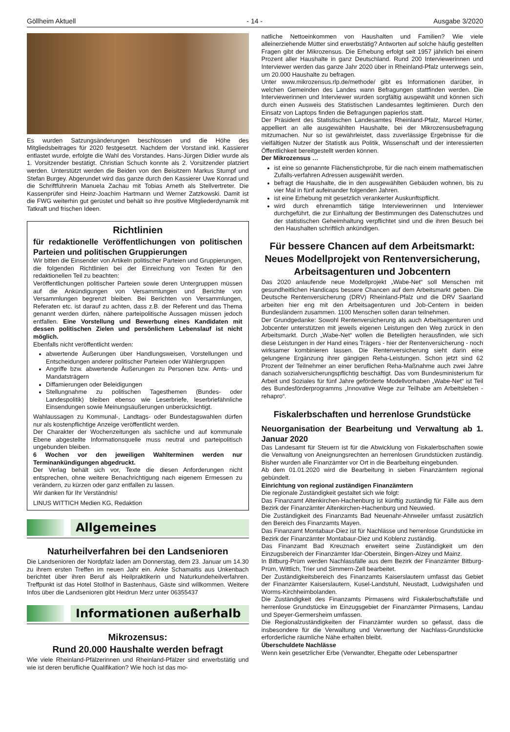Göllheim Aktuell - 14 - Ausgabe 3/2020
Es wurden Satzungsänderungen beschlossen und die Höhe des Mitgliedsbeitrages für 2020 festgesetzt. Nachdem der Vorstand inkl. Kassierer entlastet wurde, erfolgte die Wahl des Vorstandes. Hans-Jürgen Didier wurde als 1. Vorsitzender bestätigt. Christian Schuch konnte als 2. Vorsitzender platziert werden. Unterstützt werden die Beiden von den Beisitzern Markus Stumpf und Stefan Burgey. Abgerundet wird das ganze durch den Kassierer Uwe Konrad und die Schriftführerin Manuela Zachau mit Tobias Arneth als Stellvertreter. Die Kassenprüfer sind Heinz-Joachim Hartmann und Werner Zatzkowski. Damit ist die FWG weiterhin gut gerüstet und behält so ihre positive Mitgliederdynamik mit Tatkraft und frischen Ideen.
Richtlinien
für redaktionelle Veröffentlichungen von politischen Parteien und politischen Gruppierungen
Wir bitten die Einsender von Artikeln politischer Parteien und Gruppierungen, die folgenden Richtlinien bei der Einreichung von Texten für den redaktionellen Teil zu beachten:
Veröffentlichungen politischer Parteien sowie deren Untergruppen müssen auf die Ankündigungen von Versammlungen und Berichte von Versammlungen begrenzt bleiben. Bei Berichten von Versammlungen, Referaten etc. ist darauf zu achten, dass z.B. der Referent und das Thema genannt werden dürfen, nähere parteipolitische Aussagen müssen jedoch entfallen. Eine Vorstellung und Bewerbung eines Kandidaten mit dessen politischen Zielen und persönlichem Lebenslauf ist nicht möglich.
Ebenfalls nicht veröffentlicht werden:
abwertende Äußerungen über Handlungsweisen, Vorstellungen und Entscheidungen anderer politischer Parteien oder Wählergruppen
Angriffe bzw. abwertende Äußerungen zu Personen bzw. Amts- und Mandatsträgern
Diffamierungen oder Beleidigungen
Stellungnahme zu politischen Tagesthemen (Bundes- oder Landespolitik) bleiben ebenso wie Leserbriefe, leserbriefähnliche Einsendungen sowie Meinungsäußerungen unberücksichtigt.
Wahlaussagen zu Kommunal-, Landtags- oder Bundestagswahlen dürfen nur als kostenpflichtige Anzeige veröffentlicht werden.
Der Charakter der Wochenzeitungen als sachliche und auf kommunale Ebene abgestellte Informationsquelle muss neutral und parteipolitisch ungebunden bleiben.
6 Wochen vor den jeweiligen Wahlterminen werden nur Terminankündigungen abgedruckt.
Der Verlag behält sich vor, Texte die diesen Anforderungen nicht entsprechen, ohne weitere Benachrichtigung nach eigenem Ermessen zu verändern, zu kürzen oder ganz entfallen zu lassen.
Wir danken für Ihr Verständnis!
LINUS WITTICH Medien KG, Redaktion
Allgemeines
Naturheilverfahren bei den Landsenioren
Die Landsenioren der Nordpfalz laden am Donnerstag, dem 23. Januar um 14.30 zu ihrem ersten Treffen im neuen Jahr ein. Anke Schamaitis aus Unkenbach berichtet über ihren Beruf als Heilpraktikerin und Naturkundeheilverfahren. Treffpunkt ist das Hotel Stollhof in Bastenhaus, Gäste sind willkommen. Weitere Infos über die Landsenioren gibt Heidrun Merz unter 06355437
Informationen außerhalb
Mikrozensus:
Rund 20.000 Haushalte werden befragt
Wie viele Rheinland-Pfälzerinnen und Rheinland-Pfälzer sind erwerbstätig und wie ist deren berufliche Qualifikation? Wie hoch ist das mo-
natliche Nettoeinkommen von Haushalten und Familien? Wie viele alleinerziehende Mütter sind erwerbstätig? Antworten auf solche häufig gestellten Fragen gibt der Mikrozensus. Die Erhebung erfolgt seit 1957 jährlich bei einem Prozent aller Haushalte in ganz Deutschland. Rund 200 Interviewerinnen und Interviewer werden das ganze Jahr 2020 über in Rheinland-Pfalz unterwegs sein, um 20.000 Haushalte zu befragen.
Unter www.mikrozensus.rlp.de/methode/ gibt es Informationen darüber, in welchen Gemeinden des Landes wann Befragungen stattfinden werden. Die Interviewerinnen und Interviewer wurden sorgfältig ausgewählt und können sich durch einen Ausweis des Statistischen Landesamtes legitimieren. Durch den Einsatz von Laptops finden die Befragungen papierlos statt.
Der Präsident des Statistischen Landesamtes Rheinland-Pfalz, Marcel Hürter, appelliert an alle ausgewählten Haushalte, bei der Mikrozensusbefragung mitzumachen. Nur so ist gewährleistet, dass zuverlässige Ergebnisse für die vielfältigen Nutzer der Statistik aus Politik, Wissenschaft und der interessierten Öffentlichkeit bereitgestellt werden können.
Der Mikrozensus …
ist eine so genannte Flächenstichprobe, für die nach einem mathematischen Zufalls-verfahren Adressen ausgewählt werden.
befragt die Haushalte, die in den ausgewählten Gebäuden wohnen, bis zu vier Mal in fünf aufeinander folgenden Jahren.
ist eine Erhebung mit gesetzlich verankerter Auskunftspflicht.
wird durch ehrenamtlich tätige Interviewerinnen und Interviewer durchgeführt, die zur Einhaltung der Bestimmungen des Datenschutzes und der statistischen Geheimhaltung verpflichtet sind und die ihren Besuch bei den Haushalten schriftlich ankündigen.
Für bessere Chancen auf dem Arbeitsmarkt: Neues Modellprojekt von Rentenversicherung, Arbeitsagenturen und Jobcentern
Das 2020 anlaufende neue Modellprojekt „Wabe-Net“ soll Menschen mit gesundheitlichen Handicaps bessere Chancen auf dem Arbeitsmarkt geben. Die Deutsche Rentenversicherung (DRV) Rheinland-Pfalz und die DRV Saarland arbeiten hier eng mit den Arbeitsagenturen und Job-Centern in beiden Bundesländern zusammen. 1100 Menschen sollen daran teilnehmen.
Der Grundgedanke: Sowohl Rentenversicherung als auch Arbeitsagenturen und Jobcenter unterstützen mit jeweils eigenen Leistungen den Weg zurück in den Arbeitsmarkt. Durch „Wabe-Net“ wollen die Beteiligten herausfinden, wie sich diese Leistungen in der Hand eines Trägers - hier der Rentenversicherung - noch wirksamer kombinieren lassen. Die Rentenversicherung sieht darin eine gelungene Ergänzung ihrer gängigen Reha-Leistungen. Schon jetzt sind 62 Prozent der Teilnehmer an einer beruflichen Reha-Maßnahme auch zwei Jahre danach sozialversicherungspflichtig beschäftigt. Das vom Bundesministerium für Arbeit und Soziales für fünf Jahre geförderte Modellvorhaben „Wabe-Net“ ist Teil des Bundesförderprogramms „Innovative Wege zur Teilhabe am Arbeitsleben - rehapro“.
Fiskalerbschaften und herrenlose Grundstücke
Neuorganisation der Bearbeitung und Verwaltung ab 1. Januar 2020
Das Landesamt für Steuern ist für die Abwicklung von Fiskalerbschaften sowie die Verwaltung von Aneignungsrechten an herrenlosen Grundstücken zuständig. Bisher wurden alle Finanzämter vor Ort in die Bearbeitung eingebunden.
Ab dem 01.01.2020 wird die Bearbeitung in sieben Finanzämtern regional gebündelt.
Einrichtung von regional zuständigen Finanzämtern
Die regionale Zuständigkeit gestaltet sich wie folgt:
Das Finanzamt Altenkirchen-Hachenburg ist künftig zuständig für Fälle aus dem Bezirk der Finanzämter Altenkirchen-Hachenburg und Neuwied.
Die Zuständigkeit des Finanzamts Bad Neuenahr-Ahrweiler umfasst zusätzlich den Bereich des Finanzamts Mayen.
Das Finanzamt Montabaur-Diez ist für Nachlässe und herrenlose Grundstücke im Bezirk der Finanzämter Montabaur-Diez und Koblenz zuständig.
Das Finanzamt Bad Kreuznach erweitert seine Zuständigkeit um den Einzugsbereich der Finanzämter Idar-Oberstein, Bingen-Alzey und Mainz.
In Bitburg-Prüm werden Nachlassfälle aus dem Bezirk der Finanzämter Bitburg-Prüm, Wittlich, Trier und Simmern-Zell bearbeitet.
Der Zuständigkeitsbereich des Finanzamts Kaiserslautern umfasst das Gebiet der Finanzämter Kaiserslautern, Kusel-Landstuhl, Neustadt, Ludwigshafen und Worms-Kirchheimbolanden.
Die Zuständigkeit des Finanzamts Pirmasens wird Fiskalerbschaftsfälle und herrenlose Grundstücke im Einzugsgebiet der Finanzämter Pirmasens, Landau und Speyer-Germersheim umfassen.
Die Regionalzuständigkeiten der Finanzämter wurden so gefasst, dass die insbesondere für die Verwaltung und Verwertung der Nachlass-Grundstücke erforderliche räumliche Nähe erhalten bleibt.
Überschuldete Nachlässe
Wenn kein gesetzlicher Erbe (Verwandter, Ehegatte oder Lebenspartner